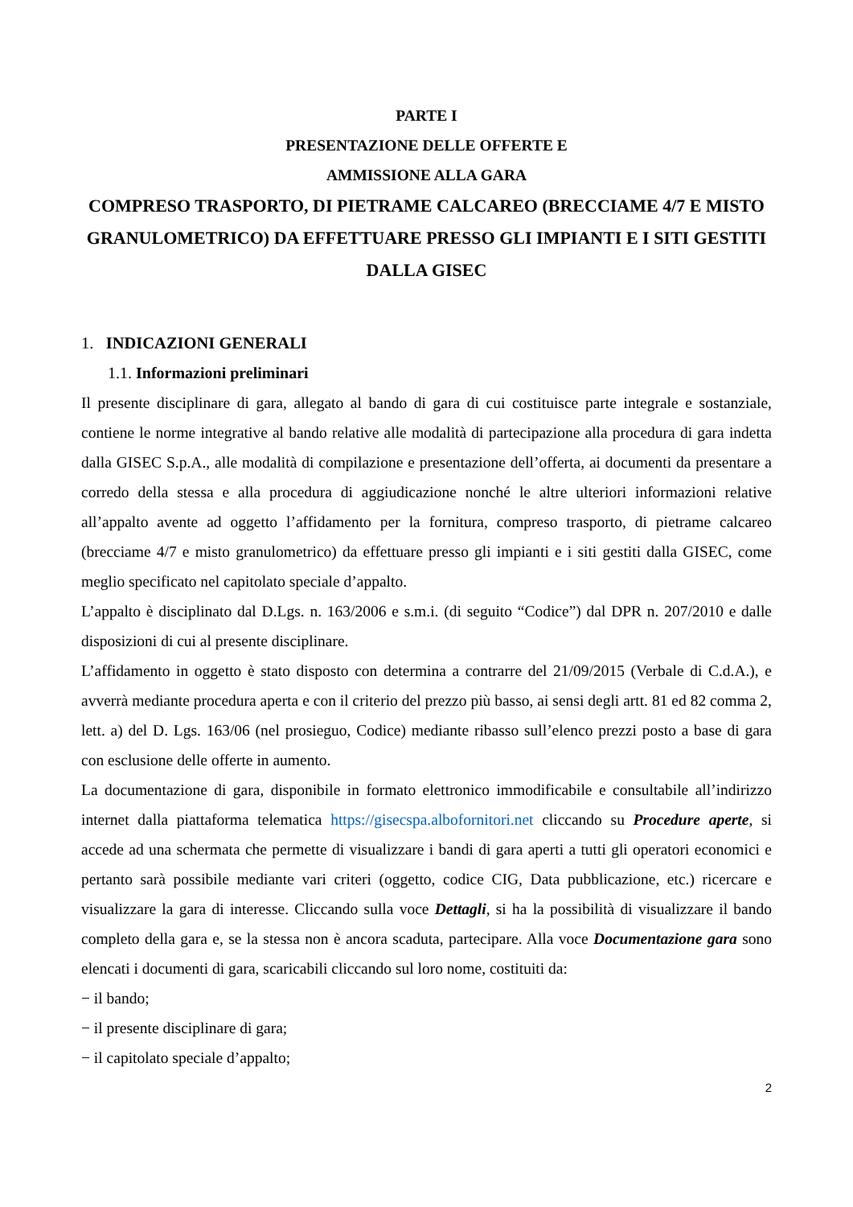PARTE I
PRESENTAZIONE DELLE OFFERTE E
AMMISSIONE ALLA GARA
COMPRESO TRASPORTO, DI PIETRAME CALCAREO (BRECCIAME 4/7 E MISTO GRANULOMETRICO) DA EFFETTUARE PRESSO GLI IMPIANTI E I SITI GESTITI DALLA GISEC
1. INDICAZIONI GENERALI
1.1. Informazioni preliminari
Il presente disciplinare di gara, allegato al bando di gara di cui costituisce parte integrale e sostanziale, contiene le norme integrative al bando relative alle modalità di partecipazione alla procedura di gara indetta dalla GISEC S.p.A., alle modalità di compilazione e presentazione dell’offerta, ai documenti da presentare a corredo della stessa e alla procedura di aggiudicazione nonché le altre ulteriori informazioni relative all’appalto avente ad oggetto l’affidamento per la fornitura, compreso trasporto, di pietrame calcareo (brecciame 4/7 e misto granulometrico) da effettuare presso gli impianti e i siti gestiti dalla GISEC, come meglio specificato nel capitolato speciale d’appalto.
L’appalto è disciplinato dal D.Lgs. n. 163/2006 e s.m.i. (di seguito “Codice”) dal DPR n. 207/2010 e dalle disposizioni di cui al presente disciplinare.
L’affidamento in oggetto è stato disposto con determina a contrarre del 21/09/2015 (Verbale di C.d.A.), e avverrà mediante procedura aperta e con il criterio del prezzo più basso, ai sensi degli artt. 81 ed 82 comma 2, lett. a) del D. Lgs. 163/06 (nel prosieguo, Codice) mediante ribasso sull’elenco prezzi posto a base di gara con esclusione delle offerte in aumento.
La documentazione di gara, disponibile in formato elettronico immodificabile e consultabile all’indirizzo internet dalla piattaforma telematica https://gisecspa.albofornitori.net cliccando su Procedure aperte, si accede ad una schermata che permette di visualizzare i bandi di gara aperti a tutti gli operatori economici e pertanto sarà possibile mediante vari criteri (oggetto, codice CIG, Data pubblicazione, etc.) ricercare e visualizzare la gara di interesse. Cliccando sulla voce Dettagli, si ha la possibilità di visualizzare il bando completo della gara e, se la stessa non è ancora scaduta, partecipare. Alla voce Documentazione gara sono elencati i documenti di gara, scaricabili cliccando sul loro nome, costituiti da:
− il bando;
− il presente disciplinare di gara;
− il capitolato speciale d’appalto;
2